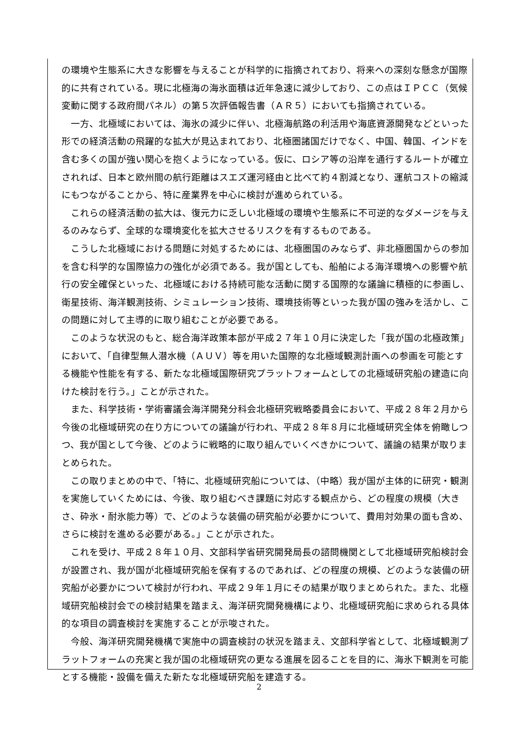の環境や生態系に大きな影響を与えることが科学的に指摘されており、将来への深刻な懸念が国際的に共有されている。現に北極海の海氷面積は近年急速に減少しており、この点はＩＰＣＣ（気候変動に関する政府間パネル）の第５次評価報告書（ＡＲ５）においても指摘されている。
一方、北極域においては、海氷の減少に伴い、北極海航路の利活用や海底資源開発などといった形での経済活動の飛躍的な拡大が見込まれており、北極圏諸国だけでなく、中国、韓国、インドを含む多くの国が強い関心を抱くようになっている。仮に、ロシア等の沿岸を通行するルートが確立されれば、日本と欧州間の航行距離はスエズ運河経由と比べて約４割減となり、運航コストの縮減にもつながることから、特に産業界を中心に検討が進められている。
これらの経済活動の拡大は、復元力に乏しい北極域の環境や生態系に不可逆的なダメージを与えるのみならず、全球的な環境変化を拡大させるリスクを有するものである。
こうした北極域における問題に対処するためには、北極圏国のみならず、非北極圏国からの参加を含む科学的な国際協力の強化が必須である。我が国としても、船舶による海洋環境への影響や航行の安全確保といった、北極域における持続可能な活動に関する国際的な議論に積極的に参画し、衛星技術、海洋観測技術、シミュレーション技術、環境技術等といった我が国の強みを活かし、この問題に対して主導的に取り組むことが必要である。
このような状況のもと、総合海洋政策本部が平成２７年１０月に決定した「我が国の北極政策」において、「自律型無人潜水機（ＡＵＶ）等を用いた国際的な北極域観測計画への参画を可能とする機能や性能を有する、新たな北極域国際研究プラットフォームとしての北極域研究船の建造に向けた検討を行う。」ことが示された。
また、科学技術・学術審議会海洋開発分科会北極研究戦略委員会において、平成２８年２月から今後の北極域研究の在り方についての議論が行われ、平成２８年８月に北極域研究全体を俯瞰しつつ、我が国として今後、どのように戦略的に取り組んでいくべきかについて、議論の結果が取りまとめられた。
この取りまとめの中で、「特に、北極域研究船については、（中略）我が国が主体的に研究・観測を実施していくためには、今後、取り組むべき課題に対応する観点から、どの程度の規模（大きさ、砕氷・耐氷能力等）で、どのような装備の研究船が必要かについて、費用対効果の面も含め、さらに検討を進める必要がある。」ことが示された。
これを受け、平成２８年１０月、文部科学省研究開発局長の諮問機関として北極域研究船検討会が設置され、我が国が北極域研究船を保有するのであれば、どの程度の規模、どのような装備の研究船が必要かについて検討が行われ、平成２９年１月にその結果が取りまとめられた。また、北極域研究船検討会での検討結果を踏まえ、海洋研究開発機構により、北極域研究船に求められる具体的な項目の調査検討を実施することが示唆された。
今般、海洋研究開発機構で実施中の調査検討の状況を踏まえ、文部科学省として、北極域観測プラットフォームの充実と我が国の北極域研究の更なる進展を図ることを目的に、海氷下観測を可能とする機能・設備を備えた新たな北極域研究船を建造する。
2